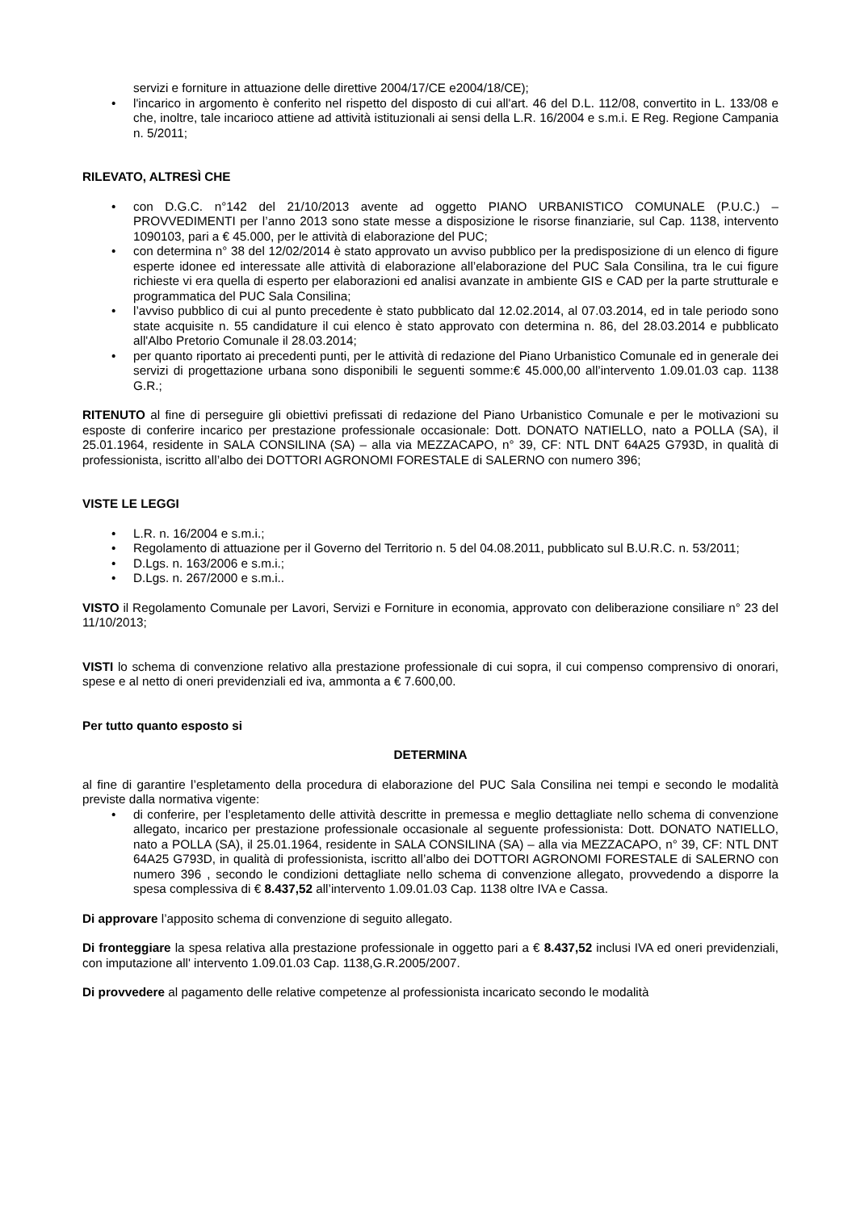servizi e forniture in attuazione delle direttive 2004/17/CE e2004/18/CE);
• l'incarico in argomento è conferito nel rispetto del disposto di cui all'art. 46 del D.L. 112/08, convertito in L. 133/08 e che, inoltre, tale incarioco attiene ad attività istituzionali ai sensi della L.R. 16/2004 e s.m.i. E Reg. Regione Campania n. 5/2011;
RILEVATO, ALTRESÌ CHE
• con D.G.C. n°142 del 21/10/2013 avente ad oggetto PIANO URBANISTICO COMUNALE (P.U.C.) – PROVVEDIMENTI per l’anno 2013 sono state messe a disposizione le risorse finanziarie, sul Cap. 1138, intervento 1090103, pari a € 45.000, per le attività di elaborazione del PUC;
• con determina n° 38 del 12/02/2014 è stato approvato un avviso pubblico per la predisposizione di un elenco di figure esperte idonee ed interessate alle attività di elaborazione all’elaborazione del PUC Sala Consilina, tra le cui figure richieste vi era quella di esperto per elaborazioni ed analisi avanzate in ambiente GIS e CAD per la parte strutturale e programmatica del PUC Sala Consilina;
• l’avviso pubblico di cui al punto precedente è stato pubblicato dal 12.02.2014, al 07.03.2014, ed in tale periodo sono state acquisite n. 55 candidature il cui elenco è stato approvato con determina n. 86, del 28.03.2014 e pubblicato all'Albo Pretorio Comunale il 28.03.2014;
• per quanto riportato ai precedenti punti, per le attività di redazione del Piano Urbanistico Comunale ed in generale dei servizi di progettazione urbana sono disponibili le seguenti somme:€ 45.000,00 all’intervento 1.09.01.03 cap. 1138 G.R.;
RITENUTO al fine di perseguire gli obiettivi prefissati di redazione del Piano Urbanistico Comunale e per le motivazioni su esposte di conferire incarico per prestazione professionale occasionale: Dott. DONATO NATIELLO, nato a POLLA (SA), il 25.01.1964, residente in SALA CONSILINA (SA) – alla via MEZZACAPO, n° 39, CF: NTL DNT 64A25 G793D, in qualità di professionista, iscritto all’albo dei DOTTORI AGRONOMI FORESTALE di SALERNO con numero 396;
VISTE LE LEGGI
• L.R. n. 16/2004 e s.m.i.;
• Regolamento di attuazione per il Governo del Territorio n. 5 del 04.08.2011, pubblicato sul B.U.R.C. n. 53/2011;
• D.Lgs. n. 163/2006 e s.m.i.;
• D.Lgs. n. 267/2000 e s.m.i..
VISTO il Regolamento Comunale per Lavori, Servizi e Forniture in economia, approvato con deliberazione consiliare n° 23 del 11/10/2013;
VISTI lo schema di convenzione relativo alla prestazione professionale di cui sopra, il cui compenso comprensivo di onorari, spese e al netto di oneri previdenziali ed iva, ammonta a € 7.600,00.
Per tutto quanto esposto si
DETERMINA
al fine di garantire l’espletamento della procedura di elaborazione del PUC Sala Consilina nei tempi e secondo le modalità previste dalla normativa vigente:
• di conferire, per l’espletamento delle attività descritte in premessa e meglio dettagliate nello schema di convenzione allegato, incarico per prestazione professionale occasionale al seguente professionista: Dott. DONATO NATIELLO, nato a POLLA (SA), il 25.01.1964, residente in SALA CONSILINA (SA) – alla via MEZZACAPO, n° 39, CF: NTL DNT 64A25 G793D, in qualità di professionista, iscritto all’albo dei DOTTORI AGRONOMI FORESTALE di SALERNO con numero 396 , secondo le condizioni dettagliate nello schema di convenzione allegato, provvedendo a disporre la spesa complessiva di € 8.437,52 all’intervento 1.09.01.03 Cap. 1138 oltre IVA e Cassa.
Di approvare l’apposito schema di convenzione di seguito allegato.
Di fronteggiare la spesa relativa alla prestazione professionale in oggetto pari a € 8.437,52 inclusi IVA ed oneri previdenziali, con imputazione all' intervento 1.09.01.03 Cap. 1138,G.R.2005/2007.
Di provvedere al pagamento delle relative competenze al professionista incaricato secondo le modalità